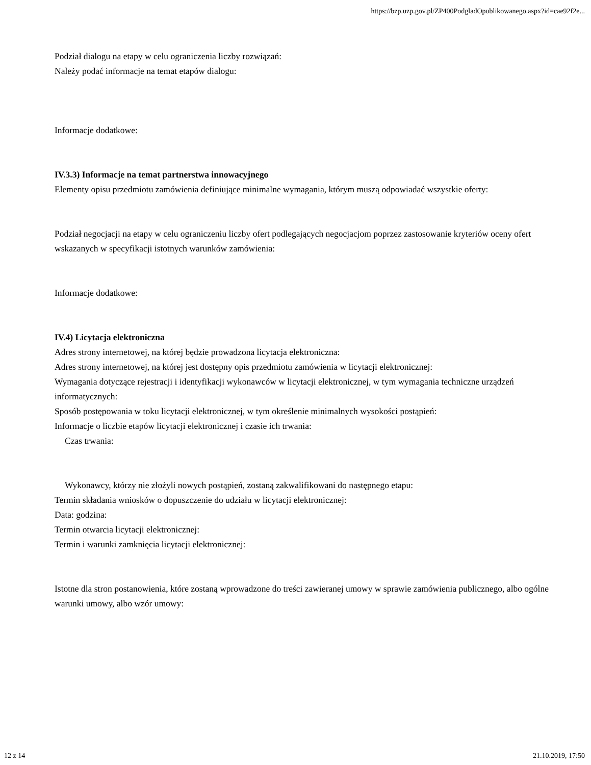https://bzp.uzp.gov.pl/ZP400PodgladOpublikowanego.aspx?id=cae92f2e...
Podział dialogu na etapy w celu ograniczenia liczby rozwiązań:
Należy podać informacje na temat etapów dialogu:
Informacje dodatkowe:
IV.3.3) Informacje na temat partnerstwa innowacyjnego
Elementy opisu przedmiotu zamówienia definiujące minimalne wymagania, którym muszą odpowiadać wszystkie oferty:
Podział negocjacji na etapy w celu ograniczeniu liczby ofert podlegających negocjacjom poprzez zastosowanie kryteriów oceny ofert wskazanych w specyfikacji istotnych warunków zamówienia:
Informacje dodatkowe:
IV.4) Licytacja elektroniczna
Adres strony internetowej, na której będzie prowadzona licytacja elektroniczna:
Adres strony internetowej, na której jest dostępny opis przedmiotu zamówienia w licytacji elektronicznej:
Wymagania dotyczące rejestracji i identyfikacji wykonawców w licytacji elektronicznej, w tym wymagania techniczne urządzeń informatycznych:
Sposób postępowania w toku licytacji elektronicznej, w tym określenie minimalnych wysokości postąpień:
Informacje o liczbie etapów licytacji elektronicznej i czasie ich trwania:
Czas trwania:
Wykonawcy, którzy nie złożyli nowych postąpień, zostaną zakwalifikowani do następnego etapu:
Termin składania wniosków o dopuszczenie do udziału w licytacji elektronicznej:
Data: godzina:
Termin otwarcia licytacji elektronicznej:
Termin i warunki zamknięcia licytacji elektronicznej:
Istotne dla stron postanowienia, które zostaną wprowadzone do treści zawieranej umowy w sprawie zamówienia publicznego, albo ogólne warunki umowy, albo wzór umowy:
12 z 14 21.10.2019, 17:50